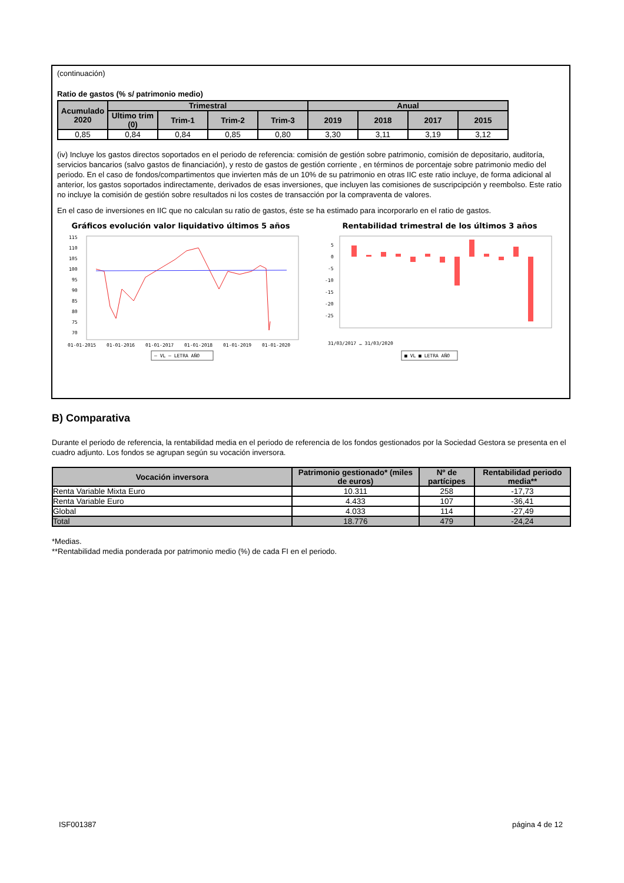(continuación)
Ratio de gastos (% s/ patrimonio medio)
| Acumulado 2020 | Trimestral | | | | Anual | | | |
| --- | --- | --- | --- | --- | --- | --- | --- | --- |
| | Ultimo trim (0) | Trim-1 | Trim-2 | Trim-3 | 2019 | 2018 | 2017 | 2015 |
| 0,85 | 0,84 | 0,84 | 0,85 | 0,80 | 3,30 | 3,11 | 3,19 | 3,12 |
(iv) Incluye los gastos directos soportados en el periodo de referencia: comisión de gestión sobre patrimonio, comisión de depositario, auditoría, servicios bancarios (salvo gastos de financiación), y resto de gastos de gestión corriente , en términos de porcentaje sobre patrimonio medio del periodo. En el caso de fondos/compartimentos que invierten más de un 10% de su patrimonio en otras IIC este ratio incluye, de forma adicional al anterior, los gastos soportados indirectamente, derivados de esas inversiones, que incluyen las comisiones de suscripcipción y reembolso. Este ratio no incluye la comisión de gestión sobre resultados ni los costes de transacción por la compraventa de valores.
En el caso de inversiones en IIC que no calculan su ratio de gastos, éste se ha estimado para incorporarlo en el ratio de gastos.
Gráficos evolución valor liquidativo últimos 5 años
115
110
105
100
95
90
85
80
75
70
01-01-2015
01-01-2016
01-01-2017
01-01-2018
01-01-2019
01-01-2020
— VL — LETRA AÑO
Rentabilidad trimestral de los últimos 3 años
5
0
-5
-10
-15
-20
-25
31/03/2017 … 31/03/2020
■ VL ■ LETRA AÑO
B) Comparativa
Durante el periodo de referencia, la rentabilidad media en el periodo de referencia de los fondos gestionados por la Sociedad Gestora se presenta en el cuadro adjunto. Los fondos se agrupan según su vocación inversora.
| Vocación inversora | Patrimonio gestionado* (miles de euros) | Nº de partícipes | Rentabilidad periodo media** |
| --- | --- | --- | --- |
| Renta Variable Mixta Euro | 10.311 | 258 | -17,73 |
| Renta Variable Euro | 4.433 | 107 | -36,41 |
| Global | 4.033 | 114 | -27,49 |
| Total | 18.776 | 479 | -24,24 |
*Medias.
**Rentabilidad media ponderada por patrimonio medio (%) de cada FI en el periodo.
ISF001387 página 4 de 12